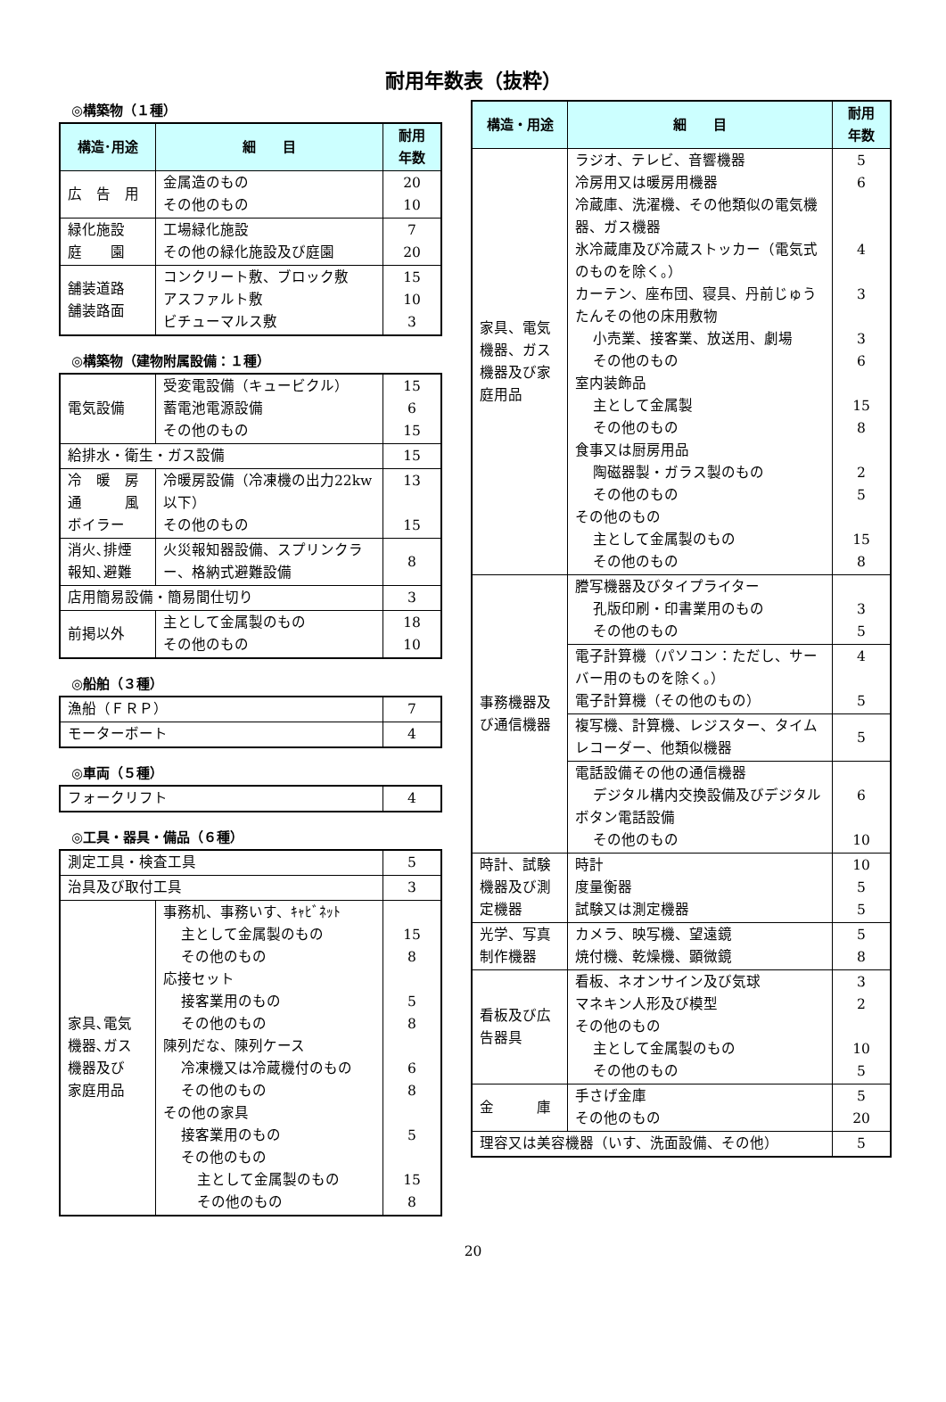耐用年数表（抜粋）
◎構築物（１種）
| 構造･用途 | 細 目 | 耐用 年数 |
| --- | --- | --- |
| 広 告 用 | 金属造のもの その他のもの | 20 10 |
| 緑化施設 庭 園 | 工場緑化施設 その他の緑化施設及び庭園 | 7 20 |
| 舗装道路 舗装路面 | コンクリート敷、ブロック敷 アスファルト敷 ビチューマルス敷 | 15 10 3 |
◎構築物（建物附属設備：１種）
| 電気設備 | 受変電設備（キュービクル） 蓄電池電源設備 その他のもの | 15 6 15 |
| 給排水・衛生・ガス設備 | | 15 |
| 冷 暖 房 通 風 ボイラー | 冷暖房設備（冷凍機の出力22kw以下） その他のもの | 13 15 |
| 消火､排煙 報知､避難 | 火災報知器設備、スプリンクラー、格納式避難設備 | 8 |
| 店用簡易設備・簡易間仕切り | | 3 |
| 前掲以外 | 主として金属製のもの その他のもの | 18 10 |
◎船舶（３種）
| 漁船（ＦＲＰ） | 7 |
| モーターボート | 4 |
◎車両（５種）
| フォークリフト | 4 |
◎工具・器具・備品（６種）
| 測定工具・検査工具 | | 5 |
| 治具及び取付工具 | | 3 |
| 家具､電気 機器､ガス 機器及び 家庭用品 | 事務机、事務いす、ｷｬﾋﾞﾈｯﾄ 主として金属製のもの その他のもの 応接セット 接客業用のもの その他のもの 陳列だな、陳列ケース 冷凍機又は冷蔵機付のもの その他のもの その他の家具 接客業用のもの その他のもの 主として金属製のもの その他のもの | 15 8 5 8 6 8 5 15 8 |
| 構造・用途 | 細 目 | 耐用 年数 |
| --- | --- | --- |
| 家具、電気機器、ガス機器及び家庭用品 | ラジオ、テレビ、音響機器 冷房用又は暖房用機器 冷蔵庫、洗濯機、その他類似の電気機器、ガス機器 氷冷蔵庫及び冷蔵ストッカー（電気式のものを除く。） カーテン、座布団、寝具、丹前じゅうたんその他の床用敷物 小売業、接客業、放送用、劇場 その他のもの 室内装飾品 主として金属製 その他のもの 食事又は厨房用品 陶磁器製・ガラス製のもの その他のもの その他のもの 主として金属製のもの その他のもの | 5 6 4 3 3 6 15 8 2 5 15 8 |
| 事務機器及び通信機器 | 謄写機器及びタイプライター 孔版印刷・印書業用のもの その他のもの | 3 5 |
| | 電子計算機（パソコン：ただし、サーバー用のものを除く。） 電子計算機（その他のもの） | 4 5 |
| | 複写機、計算機、レジスター、タイムレコーダー、他類似機器 | 5 |
| | 電話設備その他の通信機器 デジタル構内交換設備及びデジタルボタン電話設備 その他のもの | 6 10 |
| 時計、試験機器及び測定機器 | 時計 度量衡器 試験又は測定機器 | 10 5 5 |
| 光学、写真制作機器 | カメラ、映写機、望遠鏡 焼付機、乾燥機、顕微鏡 | 5 8 |
| 看板及び広告器具 | 看板、ネオンサイン及び気球 マネキン人形及び模型 その他のもの 主として金属製のもの その他のもの | 3 2 10 5 |
| 金 庫 | 手さげ金庫 その他のもの | 5 20 |
| 理容又は美容機器（いす、洗面設備、その他） | | 5 |
20